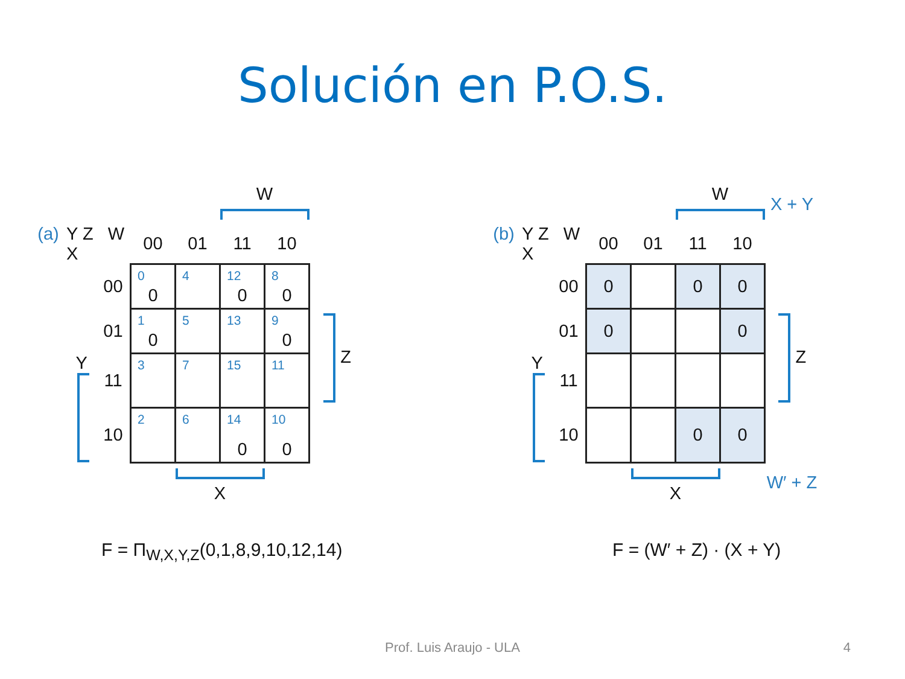Solución en P.O.S.
| | | | | | W | | | |
| (a) | Y Z W X | | 00 | 01 | 11 | 10 | | |
| | | 00 | 0 0 | 4 | 12 0 | 8 0 | | |
| | | 01 | 1 0 | 5 | 13 | 9 0 | Z | |
| | Y | 11 | 3 | 7 | 15 | 11 | | |
| | | 10 | 2 | 6 | 14 0 | 10 0 | | |
| | | | | X | | | | |
F = Π<sub>W,X,Y,Z</sub>(0,1,8,9,10,12,14)
| | | | | | W | | X + Y |
| (b) | Y Z W X | | 00 | 01 | 11 | 10 | |
| | | 00 | 0 | | 0 | 0 | |
| | | 01 | 0 | | | 0 | Z |
| | Y | 11 | | | | | |
| | | 10 | | | 0 | 0 | |
| | | | | X | | | W′ + Z |
F = (W′ + Z) · (X + Y)
Prof. Luis Araujo - ULA 4